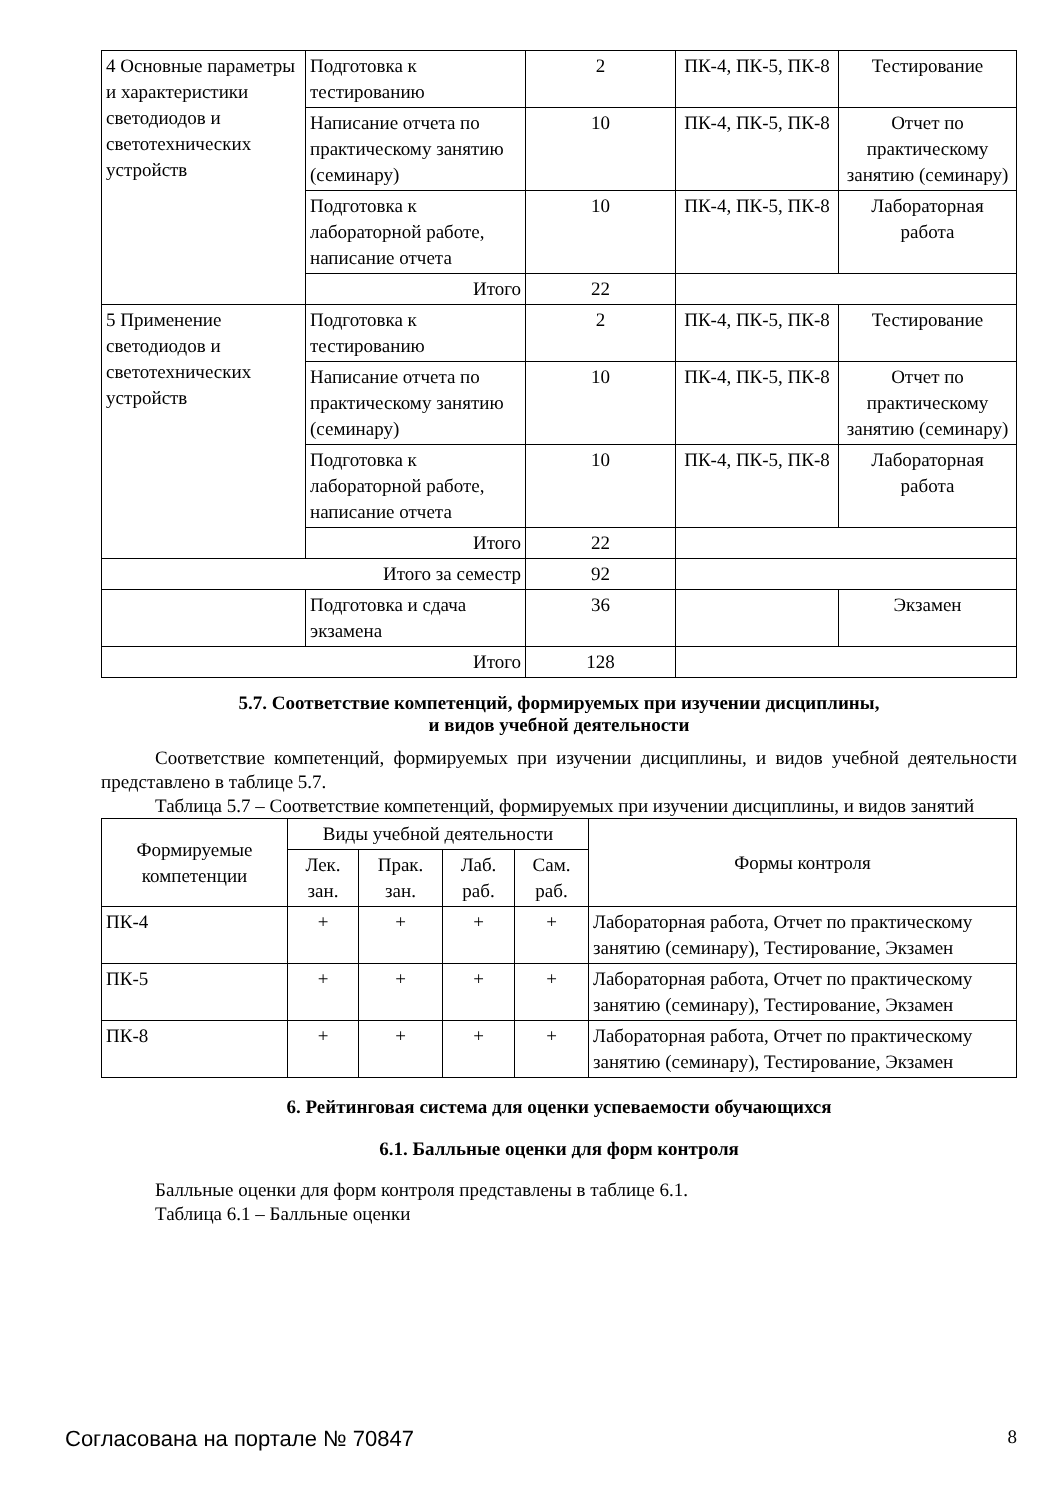| 4 Основные параметры и характеристики светодиодов и светотехнических устройств | Подготовка к тестированию | 2 | ПК-4, ПК-5, ПК-8 | Тестирование |
| | Написание отчета по практическому занятию (семинару) | 10 | ПК-4, ПК-5, ПК-8 | Отчет по практическому занятию (семинару) |
| | Подготовка к лабораторной работе, написание отчета | 10 | ПК-4, ПК-5, ПК-8 | Лабораторная работа |
| | Итого | 22 | | |
| 5 Применение светодиодов и светотехнических устройств | Подготовка к тестированию | 2 | ПК-4, ПК-5, ПК-8 | Тестирование |
| | Написание отчета по практическому занятию (семинару) | 10 | ПК-4, ПК-5, ПК-8 | Отчет по практическому занятию (семинару) |
| | Подготовка к лабораторной работе, написание отчета | 10 | ПК-4, ПК-5, ПК-8 | Лабораторная работа |
| | Итого | 22 | | |
| Итого за семестр | | 92 | | |
| | Подготовка и сдача экзамена | 36 | | Экзамен |
| Итого | | 128 | | |
5.7. Соответствие компетенций, формируемых при изучении дисциплины,
и видов учебной деятельности
Соответствие компетенций, формируемых при изучении дисциплины, и видов учебной деятельности представлено в таблице 5.7.
Таблица 5.7 – Соответствие компетенций, формируемых при изучении дисциплины, и видов занятий
| Формируемые компетенции | Виды учебной деятельности | | | | Формы контроля |
| --- | --- | --- | --- | --- | --- |
| | Лек. зан. | Прак. зан. | Лаб. раб. | Сам. раб. | |
| ПК-4 | + | + | + | + | Лабораторная работа, Отчет по практическому занятию (семинару), Тестирование, Экзамен |
| ПК-5 | + | + | + | + | Лабораторная работа, Отчет по практическому занятию (семинару), Тестирование, Экзамен |
| ПК-8 | + | + | + | + | Лабораторная работа, Отчет по практическому занятию (семинару), Тестирование, Экзамен |
6. Рейтинговая система для оценки успеваемости обучающихся
6.1. Балльные оценки для форм контроля
Балльные оценки для форм контроля представлены в таблице 6.1.
Таблица 6.1 – Балльные оценки
Согласована на портале № 70847 8